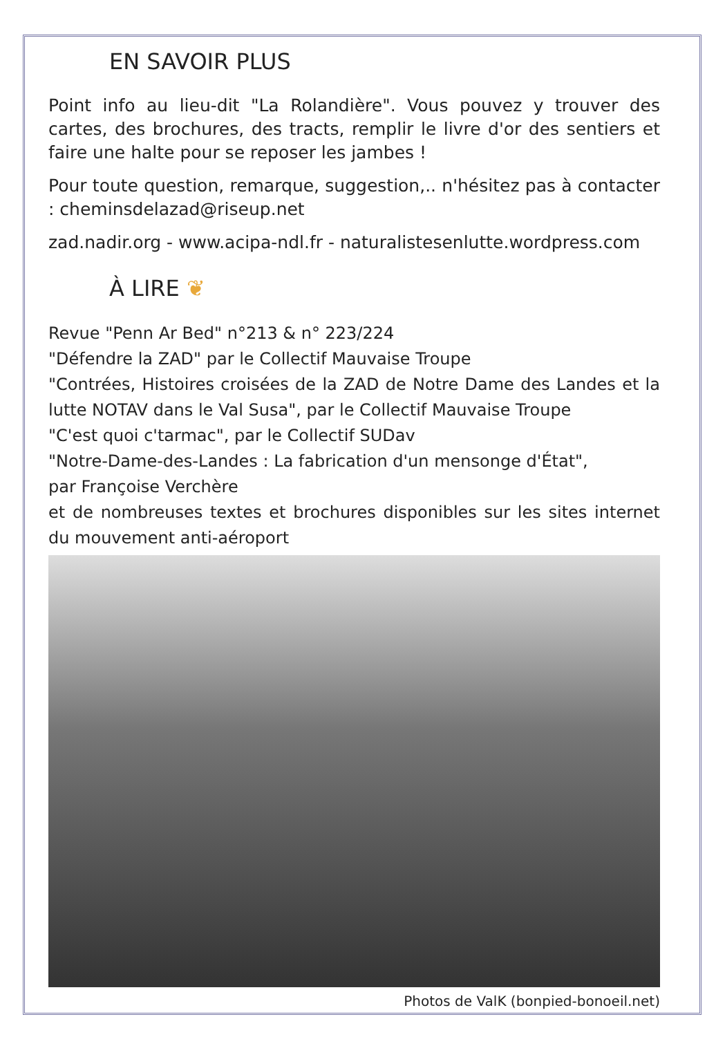EN SAVOIR PLUS
Point info au lieu-dit "La Rolandière". Vous pouvez y trouver des cartes, des brochures, des tracts, remplir le livre d'or des sentiers et faire une halte pour se reposer les jambes !
Pour toute question, remarque, suggestion,.. n'hésitez pas à contacter : cheminsdelazad@riseup.net
zad.nadir.org - www.acipa-ndl.fr - naturalistesenlutte.wordpress.com
À LIRE ❦
Revue "Penn Ar Bed" n°213 & n° 223/224
"Défendre la ZAD" par le Collectif Mauvaise Troupe
"Contrées, Histoires croisées de la ZAD de Notre Dame des Landes et la lutte NOTAV dans le Val Susa", par le Collectif Mauvaise Troupe
"C'est quoi c'tarmac", par le Collectif SUDav
"Notre-Dame-des-Landes : La fabrication d'un mensonge d'État",
par Françoise Verchère
et de nombreuses textes et brochures disponibles sur les sites internet du mouvement anti-aéroport
Photos de ValK (bonpied-bonoeil.net)